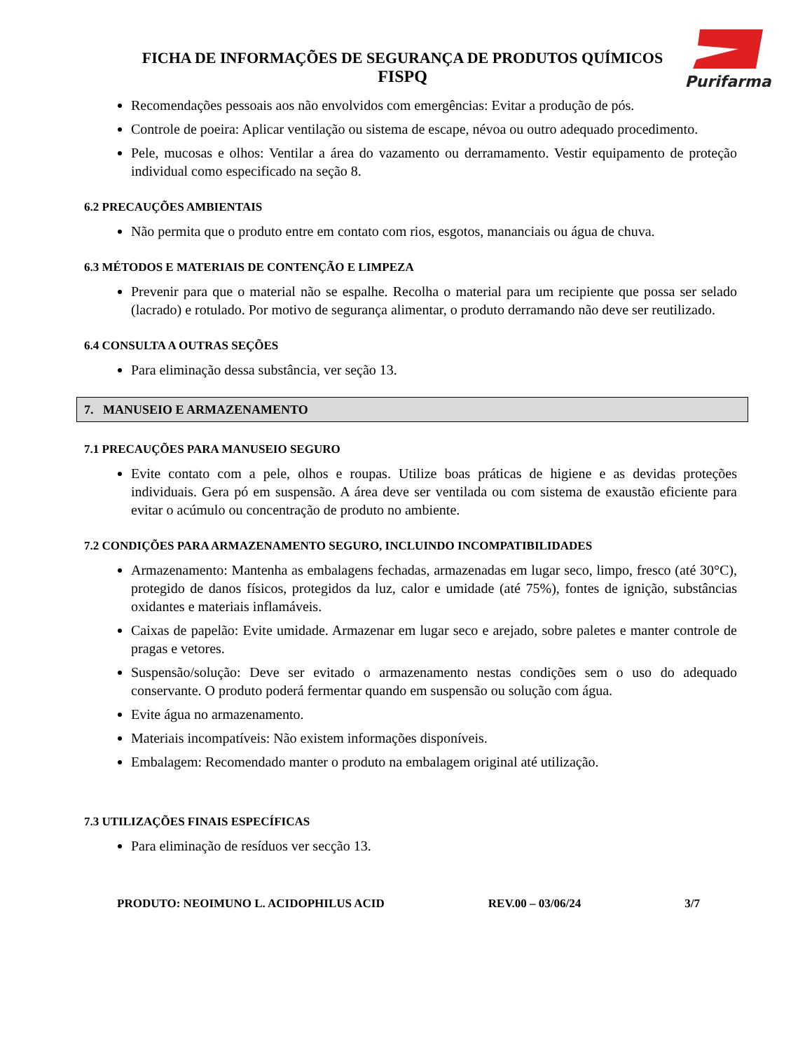FICHA DE INFORMAÇÕES DE SEGURANÇA DE PRODUTOS QUÍMICOS
FISPQ
Purifarma
Recomendações pessoais aos não envolvidos com emergências: Evitar a produção de pós.
Controle de poeira: Aplicar ventilação ou sistema de escape, névoa ou outro adequado procedimento.
Pele, mucosas e olhos: Ventilar a área do vazamento ou derramamento. Vestir equipamento de proteção individual como especificado na seção 8.
6.2 PRECAUÇÕES AMBIENTAIS
Não permita que o produto entre em contato com rios, esgotos, mananciais ou água de chuva.
6.3 MÉTODOS E MATERIAIS DE CONTENÇÃO E LIMPEZA
Prevenir para que o material não se espalhe. Recolha o material para um recipiente que possa ser selado (lacrado) e rotulado. Por motivo de segurança alimentar, o produto derramando não deve ser reutilizado.
6.4 CONSULTA A OUTRAS SEÇÕES
Para eliminação dessa substância, ver seção 13.
7. MANUSEIO E ARMAZENAMENTO
7.1 PRECAUÇÕES PARA MANUSEIO SEGURO
Evite contato com a pele, olhos e roupas. Utilize boas práticas de higiene e as devidas proteções individuais. Gera pó em suspensão. A área deve ser ventilada ou com sistema de exaustão eficiente para evitar o acúmulo ou concentração de produto no ambiente.
7.2 CONDIÇÕES PARA ARMAZENAMENTO SEGURO, INCLUINDO INCOMPATIBILIDADES
Armazenamento: Mantenha as embalagens fechadas, armazenadas em lugar seco, limpo, fresco (até 30°C), protegido de danos físicos, protegidos da luz, calor e umidade (até 75%), fontes de ignição, substâncias oxidantes e materiais inflamáveis.
Caixas de papelão: Evite umidade. Armazenar em lugar seco e arejado, sobre paletes e manter controle de pragas e vetores.
Suspensão/solução: Deve ser evitado o armazenamento nestas condições sem o uso do adequado conservante. O produto poderá fermentar quando em suspensão ou solução com água.
Evite água no armazenamento.
Materiais incompatíveis: Não existem informações disponíveis.
Embalagem: Recomendado manter o produto na embalagem original até utilização.
7.3 UTILIZAÇÕES FINAIS ESPECÍFICAS
Para eliminação de resíduos ver secção 13.
PRODUTO: NEOIMUNO L. ACIDOPHILUS ACID REV.00 – 03/06/24 3/7